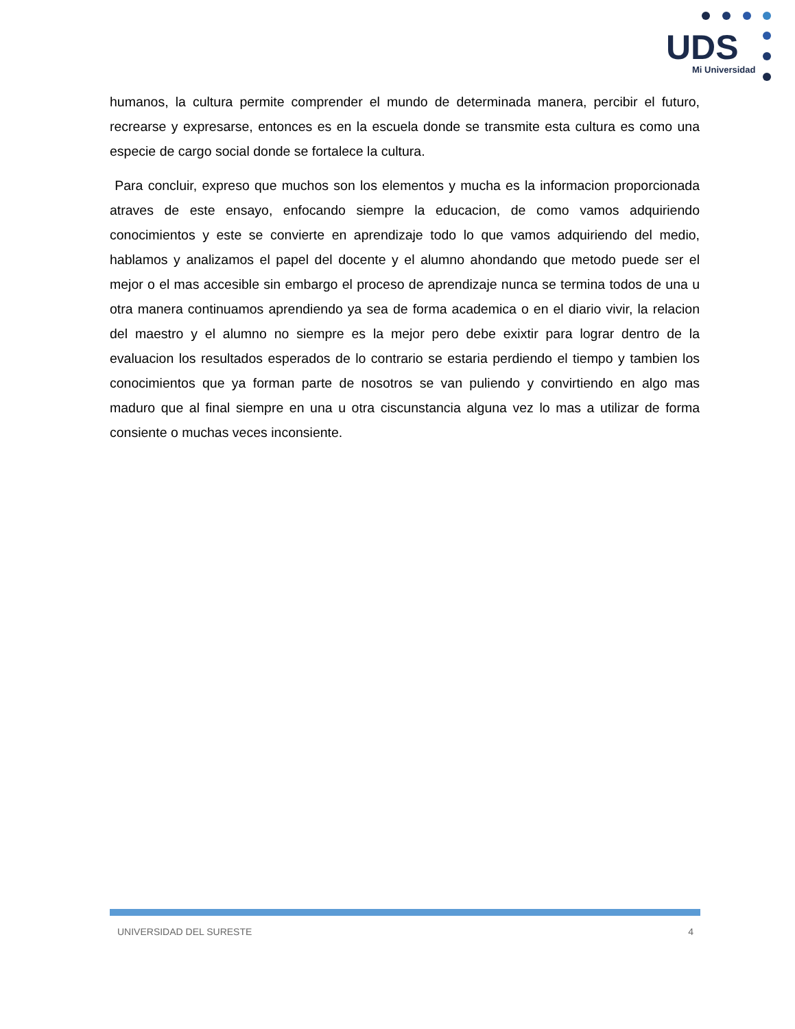UDS
Mi Universidad
humanos, la cultura permite comprender el mundo de determinada manera, percibir el futuro, recrearse y expresarse, entonces es en la escuela donde se transmite esta cultura es como una especie de cargo social donde se fortalece la cultura.
Para concluir, expreso que muchos son los elementos y mucha es la informacion proporcionada atraves de este ensayo, enfocando siempre la educacion, de como vamos adquiriendo conocimientos y este se convierte en aprendizaje todo lo que vamos adquiriendo del medio, hablamos y analizamos el papel del docente y el alumno ahondando que metodo puede ser el mejor o el mas accesible sin embargo el proceso de aprendizaje nunca se termina todos de una u otra manera continuamos aprendiendo ya sea de forma academica o en el diario vivir, la relacion del maestro y el alumno no siempre es la mejor pero debe exixtir para lograr dentro de la evaluacion los resultados esperados de lo contrario se estaria perdiendo el tiempo y tambien los conocimientos que ya forman parte de nosotros se van puliendo y convirtiendo en algo mas maduro que al final siempre en una u otra ciscunstancia alguna vez lo mas a utilizar de forma consiente o muchas veces inconsiente.
UNIVERSIDAD DEL SURESTE 4